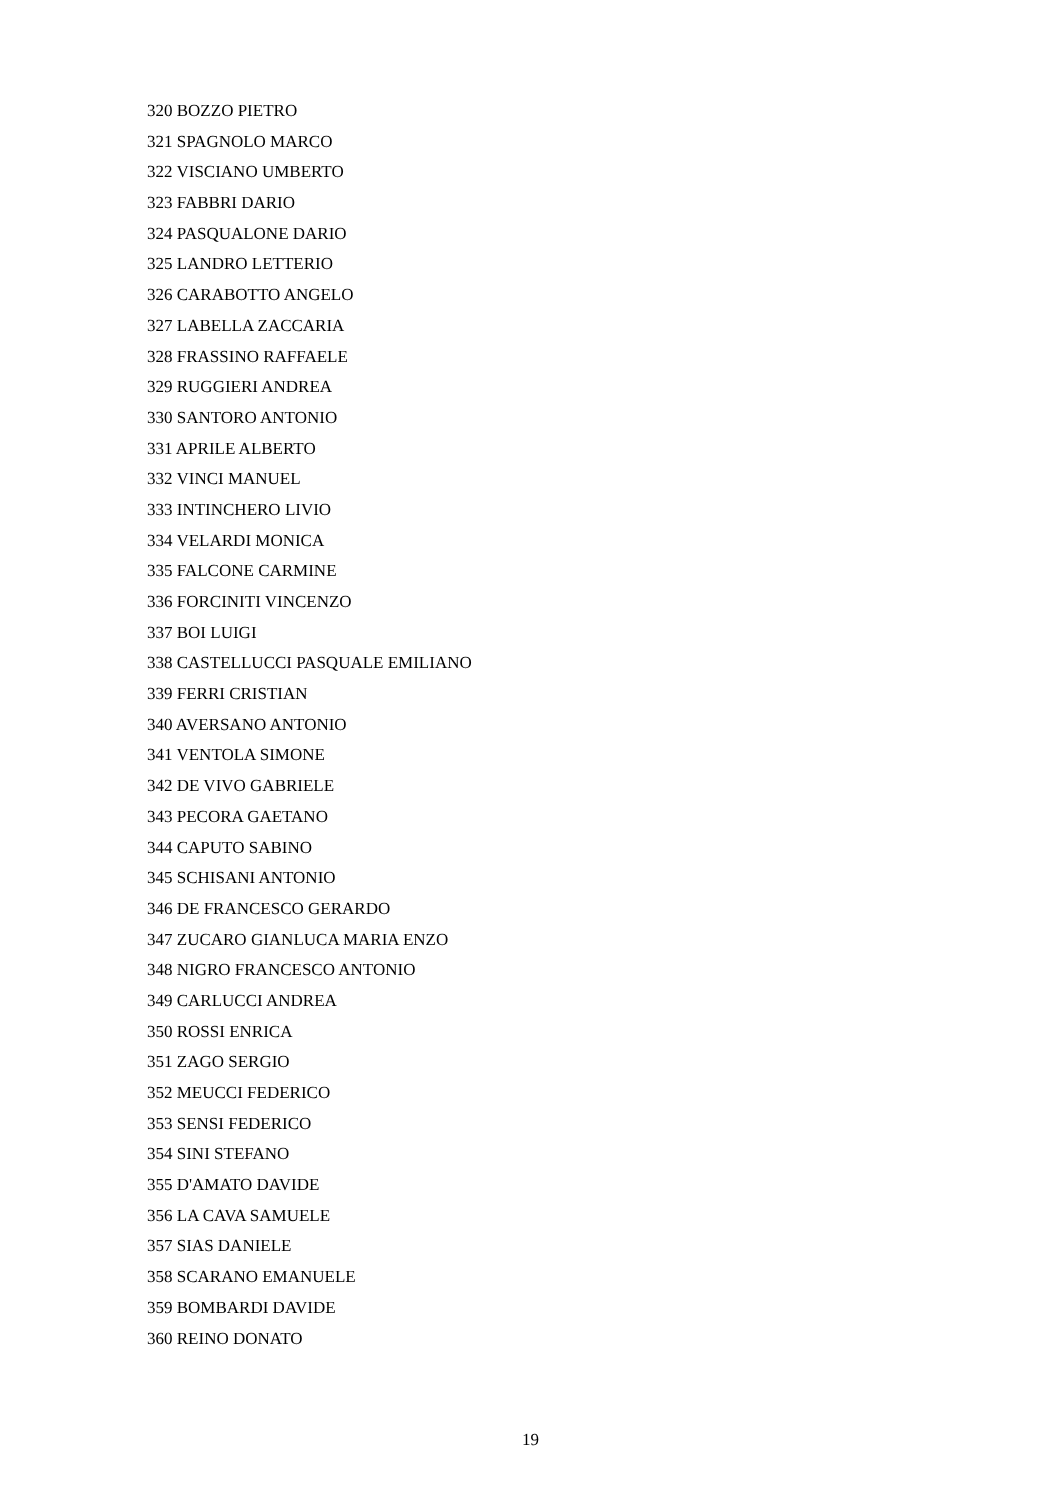320 BOZZO PIETRO
321 SPAGNOLO MARCO
322 VISCIANO UMBERTO
323 FABBRI DARIO
324 PASQUALONE DARIO
325 LANDRO LETTERIO
326 CARABOTTO ANGELO
327 LABELLA ZACCARIA
328 FRASSINO RAFFAELE
329 RUGGIERI ANDREA
330 SANTORO ANTONIO
331 APRILE ALBERTO
332 VINCI MANUEL
333 INTINCHERO LIVIO
334 VELARDI MONICA
335 FALCONE CARMINE
336 FORCINITI VINCENZO
337 BOI LUIGI
338 CASTELLUCCI PASQUALE EMILIANO
339 FERRI CRISTIAN
340 AVERSANO ANTONIO
341 VENTOLA SIMONE
342 DE VIVO GABRIELE
343 PECORA GAETANO
344 CAPUTO SABINO
345 SCHISANI ANTONIO
346 DE FRANCESCO GERARDO
347 ZUCARO GIANLUCA MARIA ENZO
348 NIGRO FRANCESCO ANTONIO
349 CARLUCCI ANDREA
350 ROSSI ENRICA
351 ZAGO SERGIO
352 MEUCCI FEDERICO
353 SENSI FEDERICO
354 SINI STEFANO
355 D'AMATO DAVIDE
356 LA CAVA SAMUELE
357 SIAS DANIELE
358 SCARANO EMANUELE
359 BOMBARDI DAVIDE
360 REINO DONATO
19